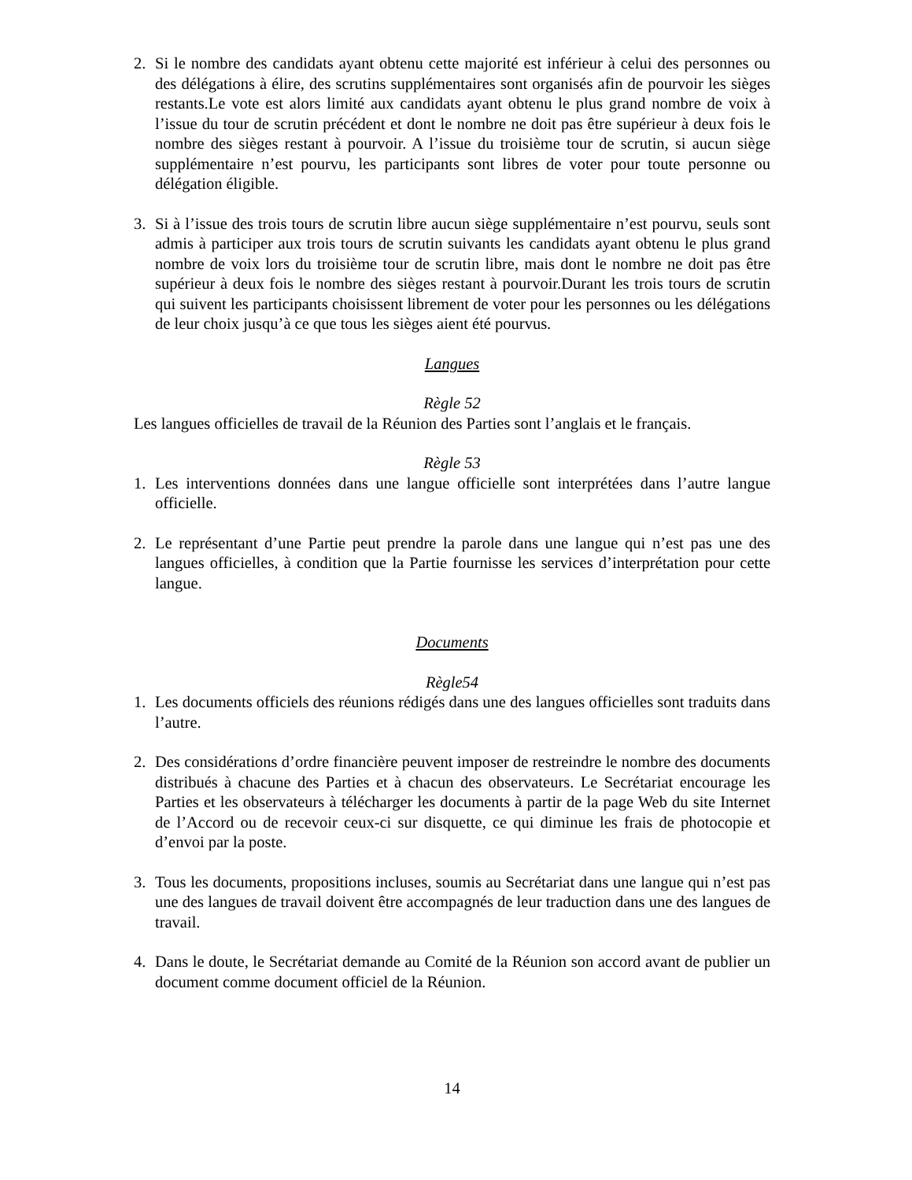2. Si le nombre des candidats ayant obtenu cette majorité est inférieur à celui des personnes ou des délégations à élire, des scrutins supplémentaires sont organisés afin de pourvoir les sièges restants.Le vote est alors limité aux candidats ayant obtenu le plus grand nombre de voix à l’issue du tour de scrutin précédent et dont le nombre ne doit pas être supérieur à deux fois le nombre des sièges restant à pourvoir. A l’issue du troisième tour de scrutin, si aucun siège supplémentaire n’est pourvu, les participants sont libres de voter pour toute personne ou délégation éligible.
3. Si à l’issue des trois tours de scrutin libre aucun siège supplémentaire n’est pourvu, seuls sont admis à participer aux trois tours de scrutin suivants les candidats ayant obtenu le plus grand nombre de voix lors du troisième tour de scrutin libre, mais dont le nombre ne doit pas être supérieur à deux fois le nombre des sièges restant à pourvoir.Durant les trois tours de scrutin qui suivent les participants choisissent librement de voter pour les personnes ou les délégations de leur choix jusqu’à ce que tous les sièges aient été pourvus.
Langues
Règle 52
Les langues officielles de travail de la Réunion des Parties sont l’anglais et le français.
Règle 53
1. Les interventions données dans une langue officielle sont interprétées dans l’autre langue officielle.
2. Le représentant d’une Partie peut prendre la parole dans une langue qui n’est pas une des langues officielles, à condition que la Partie fournisse les services d’interprétation pour cette langue.
Documents
Règle54
1. Les documents officiels des réunions rédigés dans une des langues officielles sont traduits dans l’autre.
2. Des considérations d’ordre financière peuvent imposer de restreindre le nombre des documents distribués à chacune des Parties et à chacun des observateurs. Le Secrétariat encourage les Parties et les observateurs à télécharger les documents à partir de la page Web du site Internet de l’Accord ou de recevoir ceux-ci sur disquette, ce qui diminue les frais de photocopie et d’envoi par la poste.
3. Tous les documents, propositions incluses, soumis au Secrétariat dans une langue qui n’est pas une des langues de travail doivent être accompagnés de leur traduction dans une des langues de travail.
4. Dans le doute, le Secrétariat demande au Comité de la Réunion son accord avant de publier un document comme document officiel de la Réunion.
14